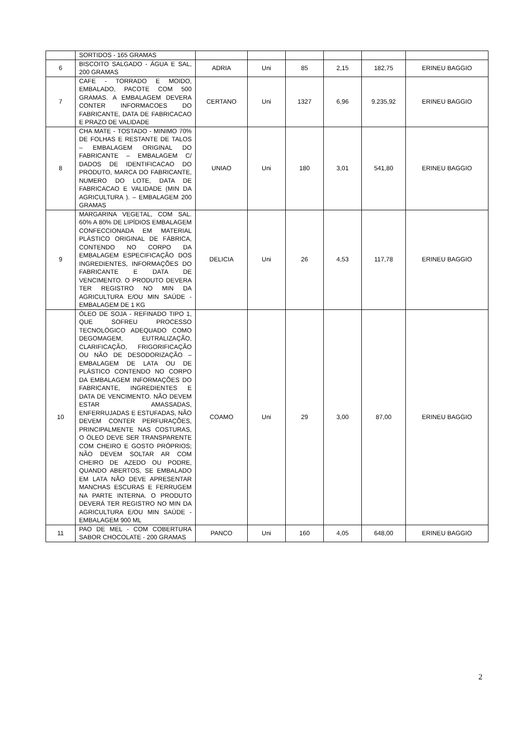| | SORTIDOS - 165 GRAMAS | | | | | | |
| 6 | BISCOITO SALGADO - ÁGUA E SAL, 200 GRAMAS | ADRIA | Uni | 85 | 2,15 | 182,75 | ERINEU BAGGIO |
| 7 | CAFE - TORRADO E MOIDO, EMBALADO, PACOTE COM 500 GRAMAS. A EMBALAGEM DEVERA CONTER INFORMACOES DO FABRICANTE, DATA DE FABRICACAO E PRAZO DE VALIDADE | CERTANO | Uni | 1327 | 6,96 | 9.235,92 | ERINEU BAGGIO |
| 8 | CHA MATE - TOSTADO - MINIMO 70% DE FOLHAS E RESTANTE DE TALOS – EMBALAGEM ORIGINAL DO FABRICANTE – EMBALAGEM C/ DADOS DE IDENTIFICACAO DO PRODUTO, MARCA DO FABRICANTE, NUMERO DO LOTE, DATA DE FABRICACAO E VALIDADE (MIN DA AGRICULTURA ). – EMBALAGEM 200 GRAMAS | UNIAO | Uni | 180 | 3,01 | 541,80 | ERINEU BAGGIO |
| 9 | MARGARINA VEGETAL, COM SAL. 60% A 80% DE LIPÍDIOS EMBALAGEM CONFECCIONADA EM MATERIAL PLÁSTICO ORIGINAL DE FÁBRICA, CONTENDO NO CORPO DA EMBALAGEM ESPECIFICAÇÃO DOS INGREDIENTES, INFORMAÇÕES DO FABRICANTE E DATA DE VENCIMENTO. O PRODUTO DEVERA TER REGISTRO NO MIN DA AGRICULTURA E/OU MIN SAÚDE - EMBALAGEM DE 1 KG | DELICIA | Uni | 26 | 4,53 | 117,78 | ERINEU BAGGIO |
| 10 | ÓLEO DE SOJA - REFINADO TIPO 1, QUE SOFREU PROCESSO TECNOLÓGICO ADEQUADO COMO DEGOMAGEM, EUTRALIZAÇÃO, CLARIFICAÇÃO, FRIGORIFICAÇÃO OU NÃO DE DESODORIZAÇÃO – EMBALAGEM DE LATA OU DE PLÁSTICO CONTENDO NO CORPO DA EMBALAGEM INFORMAÇÕES DO FABRICANTE, INGREDIENTES E DATA DE VENCIMENTO. NÃO DEVEM ESTAR AMASSADAS, ENFERRUJADAS E ESTUFADAS, NÃO DEVEM CONTER PERFURAÇÕES, PRINCIPALMENTE NAS COSTURAS, O ÓLEO DEVE SER TRANSPARENTE COM CHEIRO E GOSTO PRÓPRIOS; NÃO DEVEM SOLTAR AR COM CHEIRO DE AZEDO OU PODRE, QUANDO ABERTOS, SE EMBALADO EM LATA NÃO DEVE APRESENTAR MANCHAS ESCURAS E FERRUGEM NA PARTE INTERNA. O PRODUTO DEVERÁ TER REGISTRO NO MIN DA AGRICULTURA E/OU MIN SAÚDE - EMBALAGEM 900 ML | COAMO | Uni | 29 | 3,00 | 87,00 | ERINEU BAGGIO |
| 11 | PAO DE MEL - COM COBERTURA SABOR CHOCOLATE - 200 GRAMAS | PANCO | Uni | 160 | 4,05 | 648,00 | ERINEU BAGGIO |
2